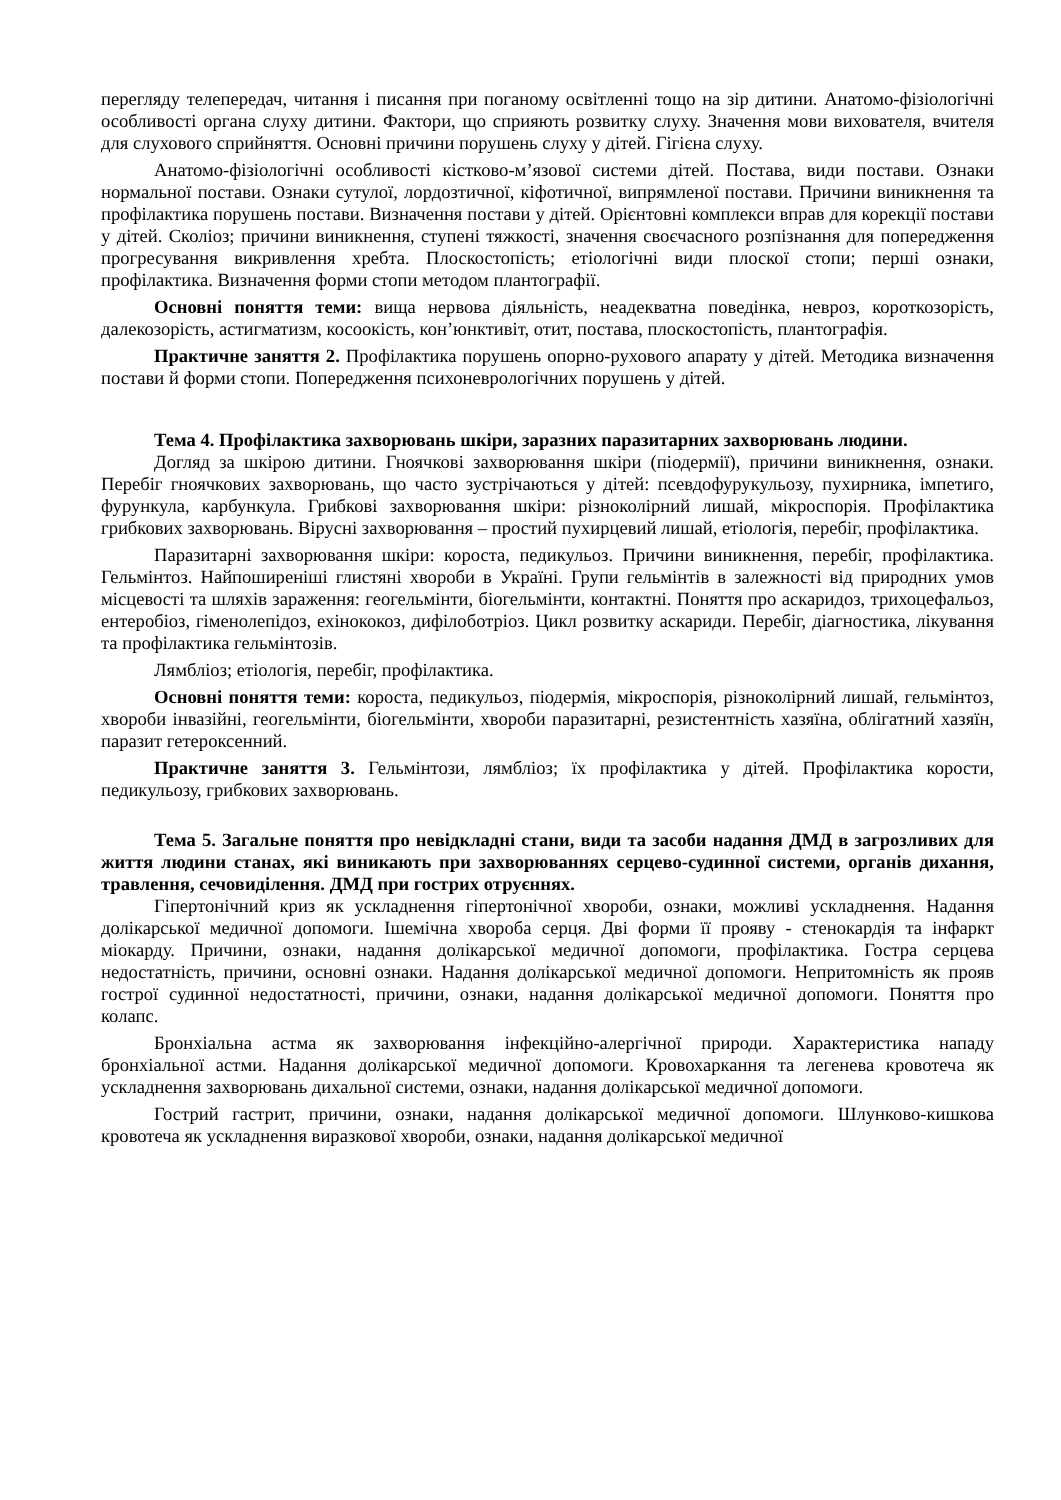перегляду телепередач, читання і писання при поганому освітленні тощо на зір дитини. Анатомо-фізіологічні особливості органа слуху дитини. Фактори, що сприяють розвитку слуху. Значення мови вихователя, вчителя для слухового сприйняття. Основні причини порушень слуху у дітей. Гігієна слуху.
Анатомо-фізіологічні особливості кістково-м’язової системи дітей. Постава, види постави. Ознаки нормальної постави. Ознаки сутулої, лордозтичної, кіфотичної, випрямленої постави. Причини виникнення та профілактика порушень постави. Визначення постави у дітей. Орієнтовні комплекси вправ для корекції постави у дітей. Сколіоз; причини виникнення, ступені тяжкості, значення своєчасного розпізнання для попередження прогресування викривлення хребта. Плоскостопість; етіологічні види плоскої стопи; перші ознаки, профілактика. Визначення форми стопи методом плантографії.
Основні поняття теми: вища нервова діяльність, неадекватна поведінка, невроз, короткозорість, далекозорість, астигматизм, косоокість, кон’юнктивіт, отит, постава, плоскостопість, плантографія.
Практичне заняття 2. Профілактика порушень опорно-рухового апарату у дітей. Методика визначення постави й форми стопи. Попередження психоневрологічних порушень у дітей.
Тема 4. Профілактика захворювань шкіри, заразних паразитарних захворювань людини.
Догляд за шкірою дитини. Гноячкові захворювання шкіри (піодермії), причини виникнення, ознаки. Перебіг гноячкових захворювань, що часто зустрічаються у дітей: псевдофурукульозу, пухирника, імпетиго, фурункула, карбункула. Грибкові захворювання шкіри: різноколірний лишай, мікроспорія. Профілактика грибкових захворювань. Вірусні захворювання – простий пухирцевий лишай, етіологія, перебіг, профілактика.
Паразитарні захворювання шкіри: короста, педикульоз. Причини виникнення, перебіг, профілактика. Гельмінтоз. Найпоширеніші глистяні хвороби в Україні. Групи гельмінтів в залежності від природних умов місцевості та шляхів зараження: геогельмінти, біогельмінти, контактні. Поняття про аскаридоз, трихоцефальоз, ентеробіоз, гіменолепідоз, ехінококоз, дифілоботріоз. Цикл розвитку аскариди. Перебіг, діагностика, лікування та профілактика гельмінтозів.
Лямбліоз; етіологія, перебіг, профілактика.
Основні поняття теми: короста, педикульоз, піодермія, мікроспорія, різноколірний лишай, гельмінтоз, хвороби інвазійні, геогельмінти, біогельмінти, хвороби паразитарні, резистентність хазяїна, облігатний хазяїн, паразит гетероксенний.
Практичне заняття 3. Гельмінтози, лямбліоз; їх профілактика у дітей. Профілактика корости, педикульозу, грибкових захворювань.
Тема 5. Загальне поняття про невідкладні стани, види та засоби надання ДМД в загрозливих для життя людини станах, які виникають при захворюваннях серцево-судинної системи, органів дихання, травлення, сечовиділення. ДМД при гострих отруєннях.
Гіпертонічний криз як ускладнення гіпертонічної хвороби, ознаки, можливі ускладнення. Надання долікарської медичної допомоги. Ішемічна хвороба серця. Дві форми її прояву - стенокардія та інфаркт міокарду. Причини, ознаки, надання долікарської медичної допомоги, профілактика. Гостра серцева недостатність, причини, основні ознаки. Надання долікарської медичної допомоги. Непритомність як прояв гострої судинної недостатності, причини, ознаки, надання долікарської медичної допомоги. Поняття про колапс.
Бронхіальна астма як захворювання інфекційно-алергічної природи. Характеристика нападу бронхіальної астми. Надання долікарської медичної допомоги. Кровохаркання та легенева кровотеча як ускладнення захворювань дихальної системи, ознаки, надання долікарської медичної допомоги.
Гострий гастрит, причини, ознаки, надання долікарської медичної допомоги. Шлунково-кишкова кровотеча як ускладнення виразкової хвороби, ознаки, надання долікарської медичної